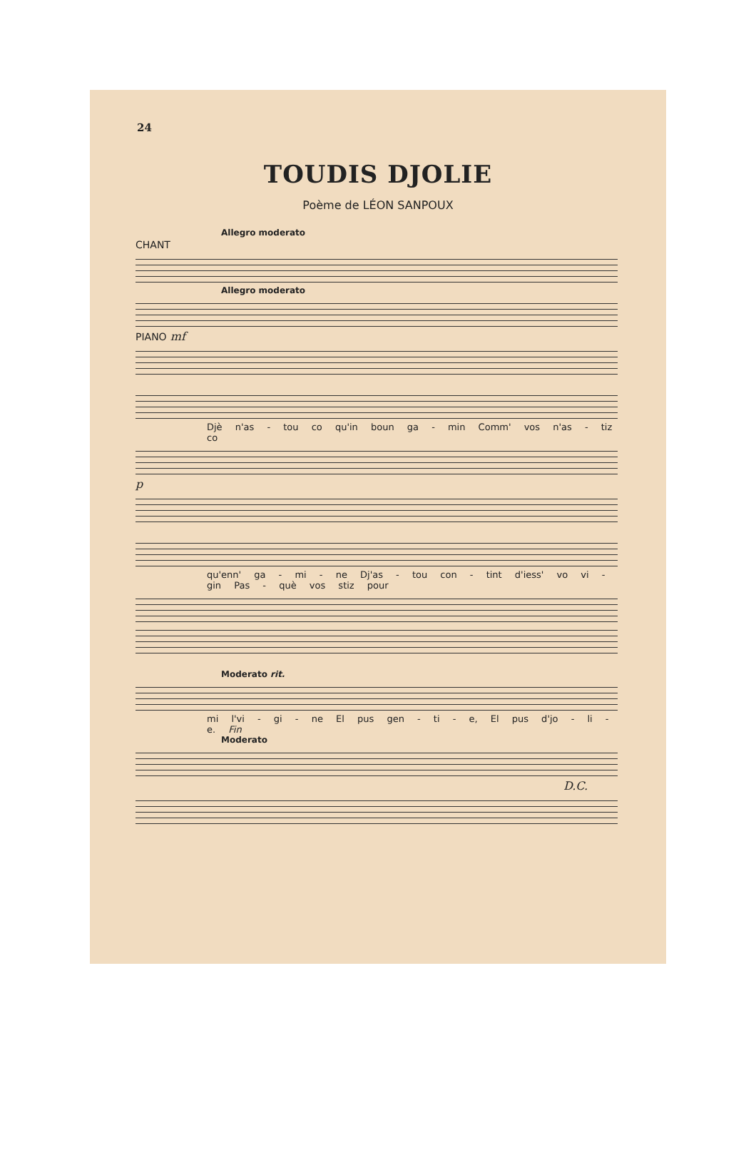24
TOUDIS DJOLIE
Poème de LÉON SANPOUX
Allegro moderato
CHANT
Allegro moderato
PIANO mf
Djè n'as - tou co qu'in boun ga - min Comm' vos n'as - tiz co
p
qu'enn' ga - mi - ne Dj'as - tou con - tint d'iess' vo vi - gin Pas - què vos stiz pour
Moderato rit.
mi l'vi - gi - ne El pus gen - ti - e, El pus d'jo - li - e. Fin
Moderato
D.C.